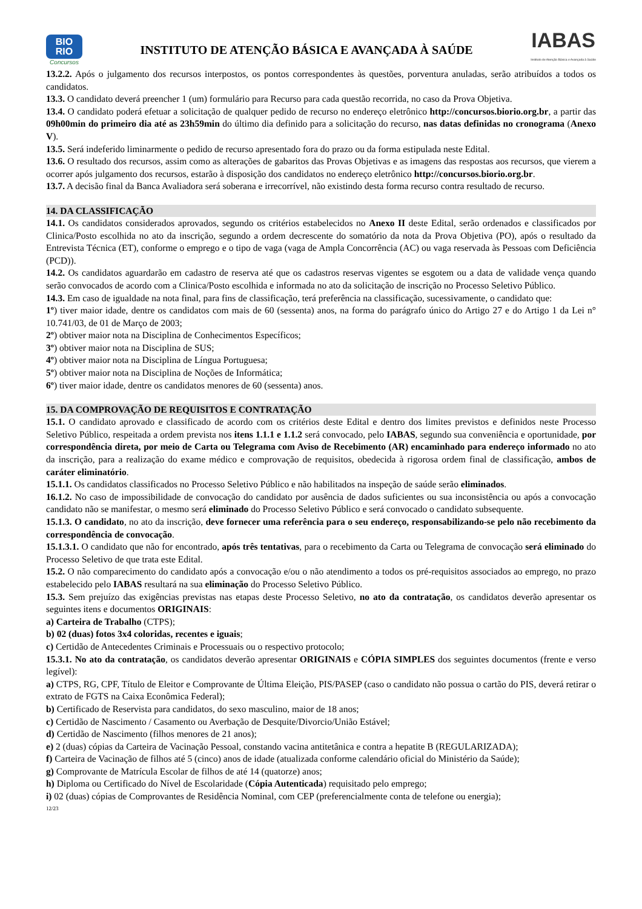BIO
RIO
Concursos
INSTITUTO DE ATENÇÃO BÁSICA E AVANÇADA À SAÚDE
IABAS
Instituto de Atenção Básica e Avançada à Saúde
13.2.2. Após o julgamento dos recursos interpostos, os pontos correspondentes às questões, porventura anuladas, serão atribuídos a todos os candidatos.
13.3. O candidato deverá preencher 1 (um) formulário para Recurso para cada questão recorrida, no caso da Prova Objetiva.
13.4. O candidato poderá efetuar a solicitação de qualquer pedido de recurso no endereço eletrônico http://concursos.biorio.org.br, a partir das 09h00min do primeiro dia até as 23h59min do último dia definido para a solicitação do recurso, nas datas definidas no cronograma (Anexo V).
13.5. Será indeferido liminarmente o pedido de recurso apresentado fora do prazo ou da forma estipulada neste Edital.
13.6. O resultado dos recursos, assim como as alterações de gabaritos das Provas Objetivas e as imagens das respostas aos recursos, que vierem a ocorrer após julgamento dos recursos, estarão à disposição dos candidatos no endereço eletrônico http://concursos.biorio.org.br.
13.7. A decisão final da Banca Avaliadora será soberana e irrecorrível, não existindo desta forma recurso contra resultado de recurso.
14. DA CLASSIFICAÇÃO
14.1. Os candidatos considerados aprovados, segundo os critérios estabelecidos no Anexo II deste Edital, serão ordenados e classificados por Clinica/Posto escolhida no ato da inscrição, segundo a ordem decrescente do somatório da nota da Prova Objetiva (PO), após o resultado da Entrevista Técnica (ET), conforme o emprego e o tipo de vaga (vaga de Ampla Concorrência (AC) ou vaga reservada às Pessoas com Deficiência (PCD)).
14.2. Os candidatos aguardarão em cadastro de reserva até que os cadastros reservas vigentes se esgotem ou a data de validade vença quando serão convocados de acordo com a Clinica/Posto escolhida e informada no ato da solicitação de inscrição no Processo Seletivo Público.
14.3. Em caso de igualdade na nota final, para fins de classificação, terá preferência na classificação, sucessivamente, o candidato que:
1º) tiver maior idade, dentre os candidatos com mais de 60 (sessenta) anos, na forma do parágrafo único do Artigo 27 e do Artigo 1 da Lei n° 10.741/03, de 01 de Março de 2003;
2º) obtiver maior nota na Disciplina de Conhecimentos Específicos;
3º) obtiver maior nota na Disciplina de SUS;
4º) obtiver maior nota na Disciplina de Língua Portuguesa;
5º) obtiver maior nota na Disciplina de Noções de Informática;
6º) tiver maior idade, dentre os candidatos menores de 60 (sessenta) anos.
15. DA COMPROVAÇÃO DE REQUISITOS E CONTRATAÇÃO
15.1. O candidato aprovado e classificado de acordo com os critérios deste Edital e dentro dos limites previstos e definidos neste Processo Seletivo Público, respeitada a ordem prevista nos itens 1.1.1 e 1.1.2 será convocado, pelo IABAS, segundo sua conveniência e oportunidade, por correspondência direta, por meio de Carta ou Telegrama com Aviso de Recebimento (AR) encaminhado para endereço informado no ato da inscrição, para a realização do exame médico e comprovação de requisitos, obedecida à rigorosa ordem final de classificação, ambos de caráter eliminatório.
15.1.1. Os candidatos classificados no Processo Seletivo Público e não habilitados na inspeção de saúde serão eliminados.
16.1.2. No caso de impossibilidade de convocação do candidato por ausência de dados suficientes ou sua inconsistência ou após a convocação candidato não se manifestar, o mesmo será eliminado do Processo Seletivo Público e será convocado o candidato subsequente.
15.1.3. O candidato, no ato da inscrição, deve fornecer uma referência para o seu endereço, responsabilizando-se pelo não recebimento da correspondência de convocação.
15.1.3.1. O candidato que não for encontrado, após três tentativas, para o recebimento da Carta ou Telegrama de convocação será eliminado do Processo Seletivo de que trata este Edital.
15.2. O não comparecimento do candidato após a convocação e/ou o não atendimento a todos os pré-requisitos associados ao emprego, no prazo estabelecido pelo IABAS resultará na sua eliminação do Processo Seletivo Público.
15.3. Sem prejuízo das exigências previstas nas etapas deste Processo Seletivo, no ato da contratação, os candidatos deverão apresentar os seguintes itens e documentos ORIGINAIS:
a) Carteira de Trabalho (CTPS);
b) 02 (duas) fotos 3x4 coloridas, recentes e iguais;
c) Certidão de Antecedentes Criminais e Processuais ou o respectivo protocolo;
15.3.1. No ato da contratação, os candidatos deverão apresentar ORIGINAIS e CÓPIA SIMPLES dos seguintes documentos (frente e verso legível):
a) CTPS, RG, CPF, Título de Eleitor e Comprovante de Última Eleição, PIS/PASEP (caso o candidato não possua o cartão do PIS, deverá retirar o extrato de FGTS na Caixa Econômica Federal);
b) Certificado de Reservista para candidatos, do sexo masculino, maior de 18 anos;
c) Certidão de Nascimento / Casamento ou Averbação de Desquite/Divorcio/União Estável;
d) Certidão de Nascimento (filhos menores de 21 anos);
e) 2 (duas) cópias da Carteira de Vacinação Pessoal, constando vacina antitetânica e contra a hepatite B (REGULARIZADA);
f) Carteira de Vacinação de filhos até 5 (cinco) anos de idade (atualizada conforme calendário oficial do Ministério da Saúde);
g) Comprovante de Matrícula Escolar de filhos de até 14 (quatorze) anos;
h) Diploma ou Certificado do Nível de Escolaridade (Cópia Autenticada) requisitado pelo emprego;
i) 02 (duas) cópias de Comprovantes de Residência Nominal, com CEP (preferencialmente conta de telefone ou energia);
12/23